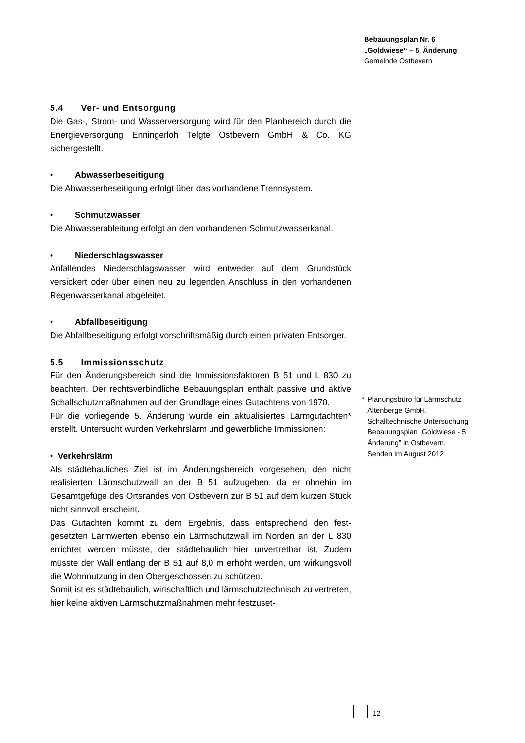Bebauungsplan Nr. 6
„Goldwiese“ – 5. Änderung
Gemeinde Ostbevern
5.4 Ver- und Entsorgung
Die Gas-, Strom- und Wasserversorgung wird für den Planbereich durch die Energieversorgung Enningerloh Telgte Ostbevern GmbH & Co. KG sichergestellt.
• Abwasserbeseitigung
Die Abwasserbeseitigung erfolgt über das vorhandene Trennsystem.
• Schmutzwasser
Die Abwasserableitung erfolgt an den vorhandenen Schmutzwasser­kanal.
• Niederschlagswasser
Anfallendes Niederschlagswasser wird entweder auf dem Grundstück versickert oder über einen neu zu legenden Anschluss in den vor­handenen Regenwasserkanal abgeleitet.
• Abfallbeseitigung
Die Abfallbeseitigung erfolgt vorschriftsmäßig durch einen privaten Entsorger.
5.5 Immissionsschutz
Für den Änderungsbereich sind die Immissionsfaktoren B 51 und L 830 zu beachten. Der rechtsverbindliche Bebauungsplan enthält passive und aktive Schallschutzmaßnahmen auf der Grundlage eines Gutachtens von 1970.
Für die vorliegende 5. Änderung wurde ein aktualisiertes Lärmgutach­ten* erstellt. Untersucht wurden Verkehrslärm und gewerbliche Im­missionen:
• Verkehrslärm
Als städtebauliches Ziel ist im Änderungsbereich vorgesehen, den nicht realisierten Lärmschutzwall an der B 51 aufzugeben, da er oh­nehin im Gesamtgefüge des Ortsrandes von Ostbevern zur B 51 auf dem kurzen Stück nicht sinnvoll erscheint.
Das Gutachten kommt zu dem Ergebnis, dass entsprechend den fest­gesetzten Lärmwerten ebenso ein Lärmschutzwall im Norden an der L 830 errichtet werden müsste, der städtebaulich hier unvertretbar ist. Zudem müsste der Wall entlang der B 51 auf 8,0 m erhöht werden, um wirkungsvoll die Wohnnutzung in den Obergeschossen zu schützen.
Somit ist es städtebaulich, wirtschaftlich und lärmschutztechnisch zu vertreten, hier keine aktiven Lärmschutzmaßnahmen mehr festzuset-
* Planungsbüro für Lärmschutz Altenberge GmbH,
Schalltechnische Untersuchung Bebauungsplan „Goldwiese - 5. Änderung” in Ostbevern,
Senden im August 2012
12